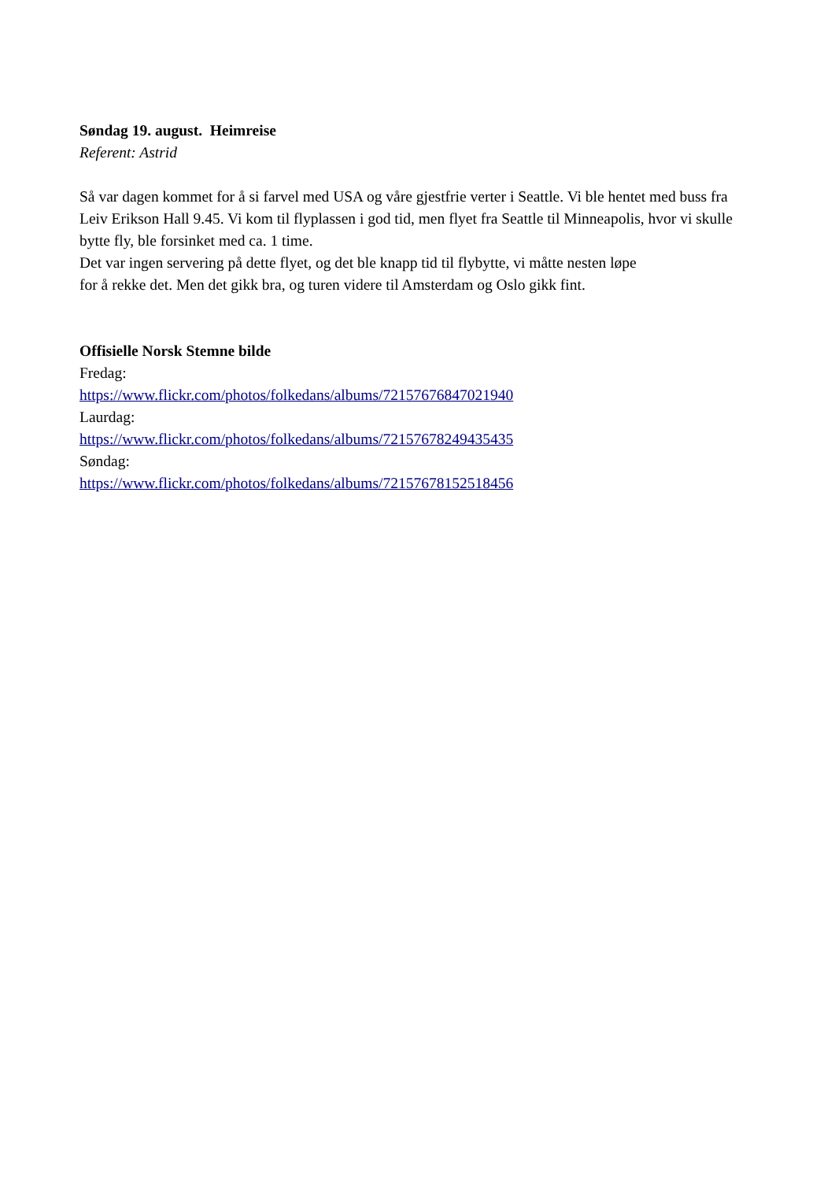Søndag 19. august. Heimreise
Referent: Astrid
Så var dagen kommet for å si farvel med USA og våre gjestfrie verter i Seattle. Vi ble hentet med buss fra Leiv Erikson Hall 9.45. Vi kom til flyplassen i god tid, men flyet fra Seattle til Minneapolis, hvor vi skulle bytte fly, ble forsinket med ca. 1 time.
Det var ingen servering på dette flyet, og det ble knapp tid til flybytte, vi måtte nesten løpe
for å rekke det. Men det gikk bra, og turen videre til Amsterdam og Oslo gikk fint.
Offisielle Norsk Stemne bilde
Fredag:
https://www.flickr.com/photos/folkedans/albums/72157676847021940
Laurdag:
https://www.flickr.com/photos/folkedans/albums/72157678249435435
Søndag:
https://www.flickr.com/photos/folkedans/albums/72157678152518456